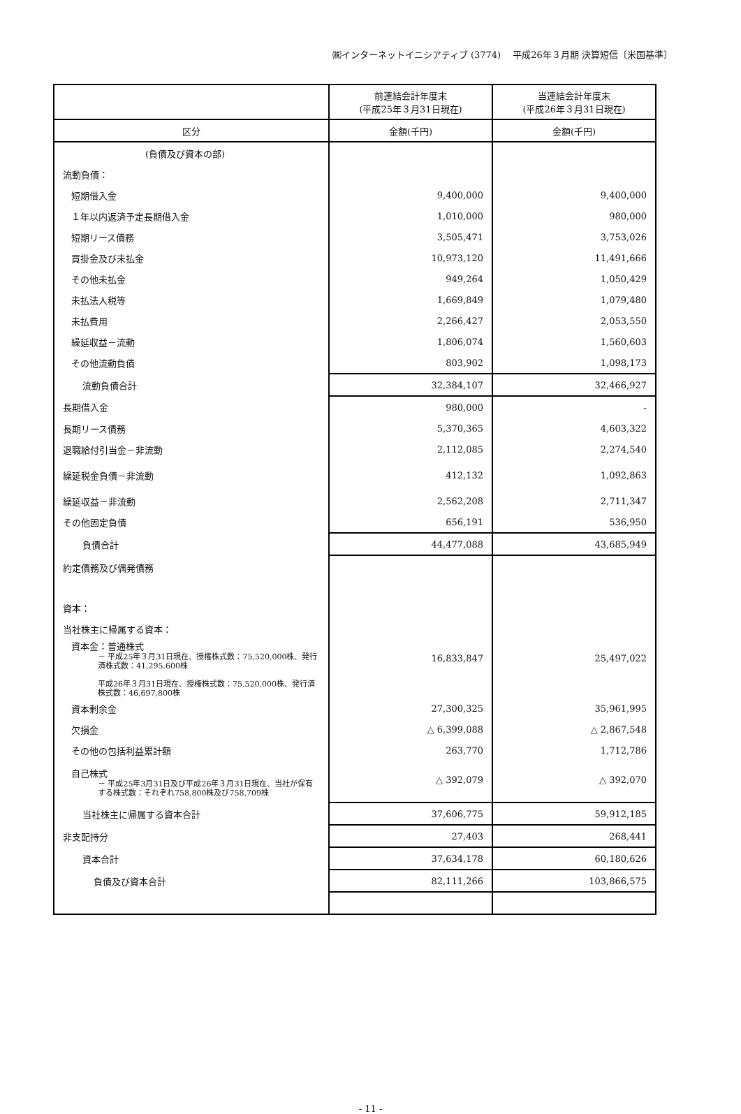㈱インターネットイニシアティブ (3774)　 平成26年３月期 決算短信〔米国基準〕
| | 前連結会計年度末 (平成25年３月31日現在) | 当連結会計年度末 (平成26年３月31日現在) |
| --- | --- | --- |
| 区分 | 金額(千円) | 金額(千円) |
| (負債及び資本の部) | | |
| 流動負債： | | |
| 短期借入金 | 9,400,000 | 9,400,000 |
| １年以内返済予定長期借入金 | 1,010,000 | 980,000 |
| 短期リース債務 | 3,505,471 | 3,753,026 |
| 買掛金及び未払金 | 10,973,120 | 11,491,666 |
| その他未払金 | 949,264 | 1,050,429 |
| 未払法人税等 | 1,669,849 | 1,079,480 |
| 未払費用 | 2,266,427 | 2,053,550 |
| 繰延収益－流動 | 1,806,074 | 1,560,603 |
| その他流動負債 | 803,902 | 1,098,173 |
| 流動負債合計 | 32,384,107 | 32,466,927 |
| 長期借入金 | 980,000 | - |
| 長期リース債務 | 5,370,365 | 4,603,322 |
| 退職給付引当金－非流動 | 2,112,085 | 2,274,540 |
| 繰延税金負債－非流動 | 412,132 | 1,092,863 |
| 繰延収益－非流動 | 2,562,208 | 2,711,347 |
| その他固定負債 | 656,191 | 536,950 |
| 負債合計 | 44,477,088 | 43,685,949 |
| 約定債務及び偶発債務 | | |
| 資本： | | |
| 当社株主に帰属する資本： | | |
| 資本金：普通株式 － 平成25年３月31日現在、授権株式数：75,520,000株、発行済株式数：41,295,600株 平成26年３月31日現在、授権株式数：75,520,000株、発行済株式数：46,697,800株 | 16,833,847 | 25,497,022 |
| 資本剰余金 | 27,300,325 | 35,961,995 |
| 欠損金 | △ 6,399,088 | △ 2,867,548 |
| その他の包括利益累計額 | 263,770 | 1,712,786 |
| 自己株式 － 平成25年3月31日及び平成26年３月31日現在、当社が保有する株式数：それぞれ758,800株及び758,709株 | △ 392,079 | △ 392,070 |
| 当社株主に帰属する資本合計 | 37,606,775 | 59,912,185 |
| 非支配持分 | 27,403 | 268,441 |
| 資本合計 | 37,634,178 | 60,180,626 |
| 負債及び資本合計 | 82,111,266 | 103,866,575 |
- 11 -